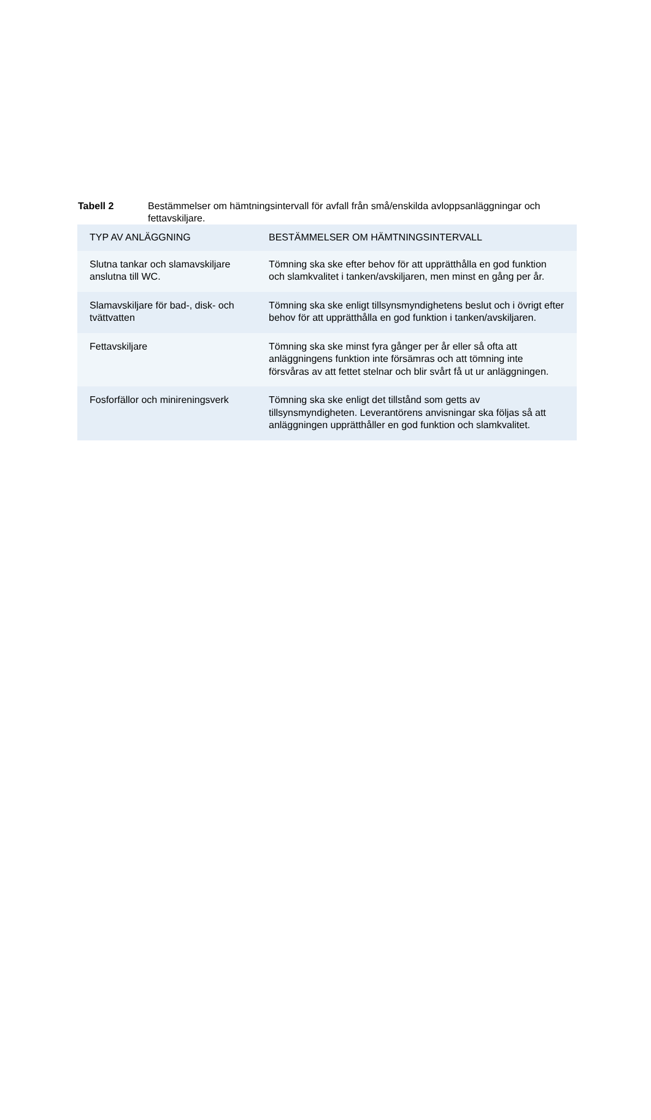Tabell 2 Bestämmelser om hämtningsintervall för avfall från små/enskilda avloppsanläggningar och fettavskiljare.
| TYP AV ANLÄGGNING | BESTÄMMELSER OM HÄMTNINGSINTERVALL |
| --- | --- |
| Slutna tankar och slamavskiljare anslutna till WC. | Tömning ska ske efter behov för att upprätthålla en god funktion och slamkvalitet i tanken/avskiljaren, men minst en gång per år. |
| Slamavskiljare för bad-, disk- och tvättvatten | Tömning ska ske enligt tillsynsmyndighetens beslut och i övrigt efter behov för att upprätthålla en god funktion i tanken/avskiljaren. |
| Fettavskiljare | Tömning ska ske minst fyra gånger per år eller så ofta att anläggningens funktion inte försämras och att tömning inte försvåras av att fettet stelnar och blir svårt få ut ur anläggningen. |
| Fosforfällor och minireningsverk | Tömning ska ske enligt det tillstånd som getts av tillsynsmyndigheten. Leverantörens anvisningar ska följas så att anläggningen upprätthåller en god funktion och slamkvalitet. |